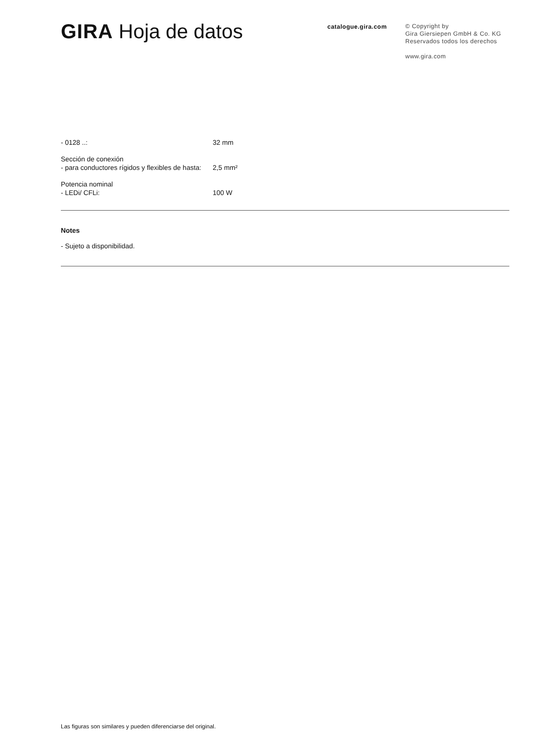GIRA Hoja de datos
catalogue.gira.com
© Copyright by
Gira Giersiepen GmbH & Co. KG
Reservados todos los derechos
www.gira.com
- 0128 ..: 32 mm
Sección de conexión
- para conductores rígidos y flexibles de hasta:
2,5 mm²
Potencia nominal
- LEDi/ CFLi:
100 W
Notes
- Sujeto a disponibilidad.
Las figuras son similares y pueden diferenciarse del original.